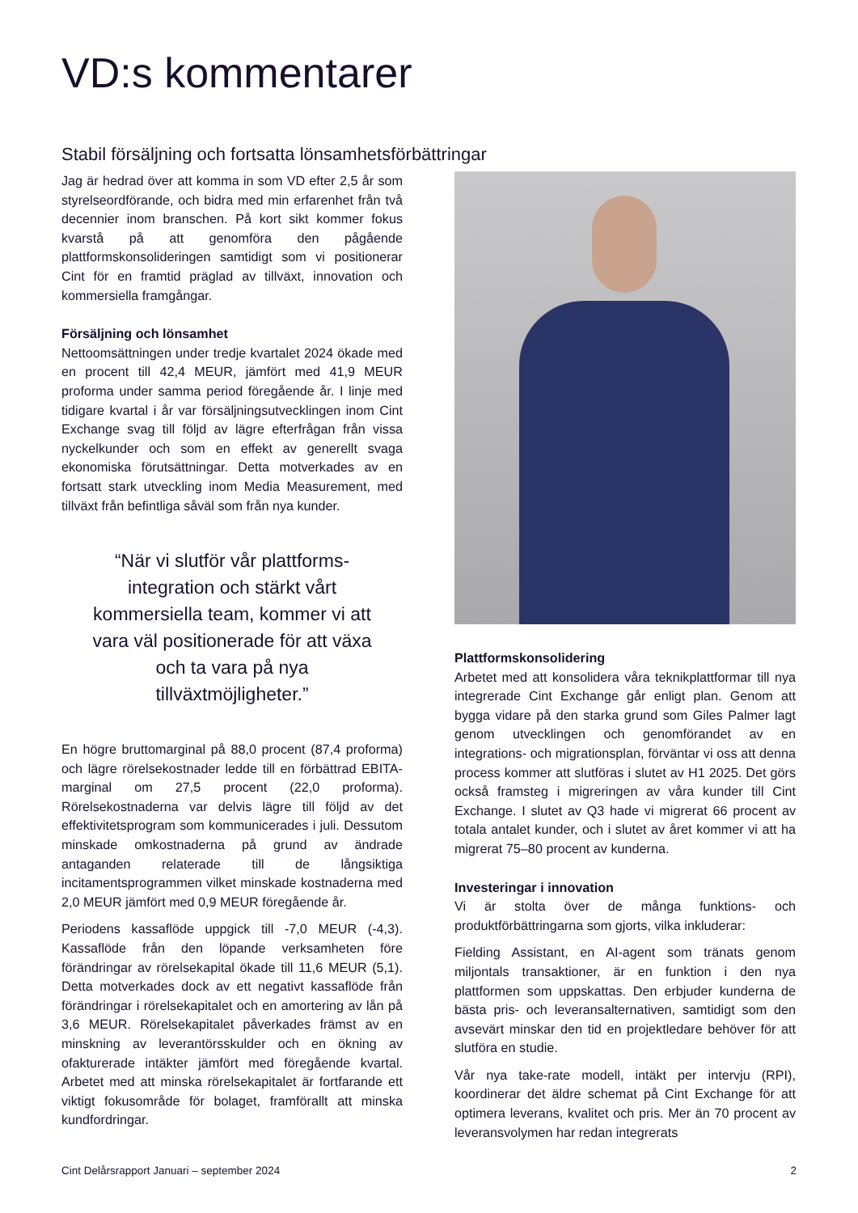VD:s kommentarer
Stabil försäljning och fortsatta lönsamhetsförbättringar
Jag är hedrad över att komma in som VD efter 2,5 år som styrelseordförande, och bidra med min erfarenhet från två decennier inom branschen. På kort sikt kommer fokus kvarstå på att genomföra den pågående plattformskonsolideringen samtidigt som vi positionerar Cint för en framtid präglad av tillväxt, innovation och kommersiella framgångar.
Försäljning och lönsamhet
Nettoomsättningen under tredje kvartalet 2024 ökade med en procent till 42,4 MEUR, jämfört med 41,9 MEUR proforma under samma period föregående år. I linje med tidigare kvartal i år var försäljningsutvecklingen inom Cint Exchange svag till följd av lägre efterfrågan från vissa nyckelkunder och som en effekt av generellt svaga ekonomiska förutsättningar. Detta motverkades av en fortsatt stark utveckling inom Media Measurement, med tillväxt från befintliga såväl som från nya kunder.
“När vi slutför vår plattforms-integration och stärkt vårt kommersiella team, kommer vi att vara väl positionerade för att växa och ta vara på nya tillväxtmöjligheter.”
En högre bruttomarginal på 88,0 procent (87,4 proforma) och lägre rörelsekostnader ledde till en förbättrad EBITA-marginal om 27,5 procent (22,0 proforma). Rörelsekostnaderna var delvis lägre till följd av det effektivitetsprogram som kommunicerades i juli. Dessutom minskade omkostnaderna på grund av ändrade antaganden relaterade till de långsiktiga incitamentsprogrammen vilket minskade kostnaderna med 2,0 MEUR jämfört med 0,9 MEUR föregående år.
Periodens kassaflöde uppgick till -7,0 MEUR (-4,3). Kassaflöde från den löpande verksamheten före förändringar av rörelsekapital ökade till 11,6 MEUR (5,1). Detta motverkades dock av ett negativt kassaflöde från förändringar i rörelsekapitalet och en amortering av lån på 3,6 MEUR. Rörelsekapitalet påverkades främst av en minskning av leverantörsskulder och en ökning av ofakturerade intäkter jämfört med föregående kvartal. Arbetet med att minska rörelsekapitalet är fortfarande ett viktigt fokusområde för bolaget, framförallt att minska kundfordringar.
Plattformskonsolidering
Arbetet med att konsolidera våra teknikplattformar till nya integrerade Cint Exchange går enligt plan. Genom att bygga vidare på den starka grund som Giles Palmer lagt genom utvecklingen och genomförandet av en integrations- och migrationsplan, förväntar vi oss att denna process kommer att slutföras i slutet av H1 2025. Det görs också framsteg i migreringen av våra kunder till Cint Exchange. I slutet av Q3 hade vi migrerat 66 procent av totala antalet kunder, och i slutet av året kommer vi att ha migrerat 75–80 procent av kunderna.
Investeringar i innovation
Vi är stolta över de många funktions- och produktförbättringarna som gjorts, vilka inkluderar:
Fielding Assistant, en AI-agent som tränats genom miljontals transaktioner, är en funktion i den nya plattformen som uppskattas. Den erbjuder kunderna de bästa pris- och leveransalternativen, samtidigt som den avsevärt minskar den tid en projektledare behöver för att slutföra en studie.
Vår nya take-rate modell, intäkt per intervju (RPI), koordinerar det äldre schemat på Cint Exchange för att optimera leverans, kvalitet och pris. Mer än 70 procent av leveransvolymen har redan integrerats
Cint Delårsrapport Januari – september 2024 2